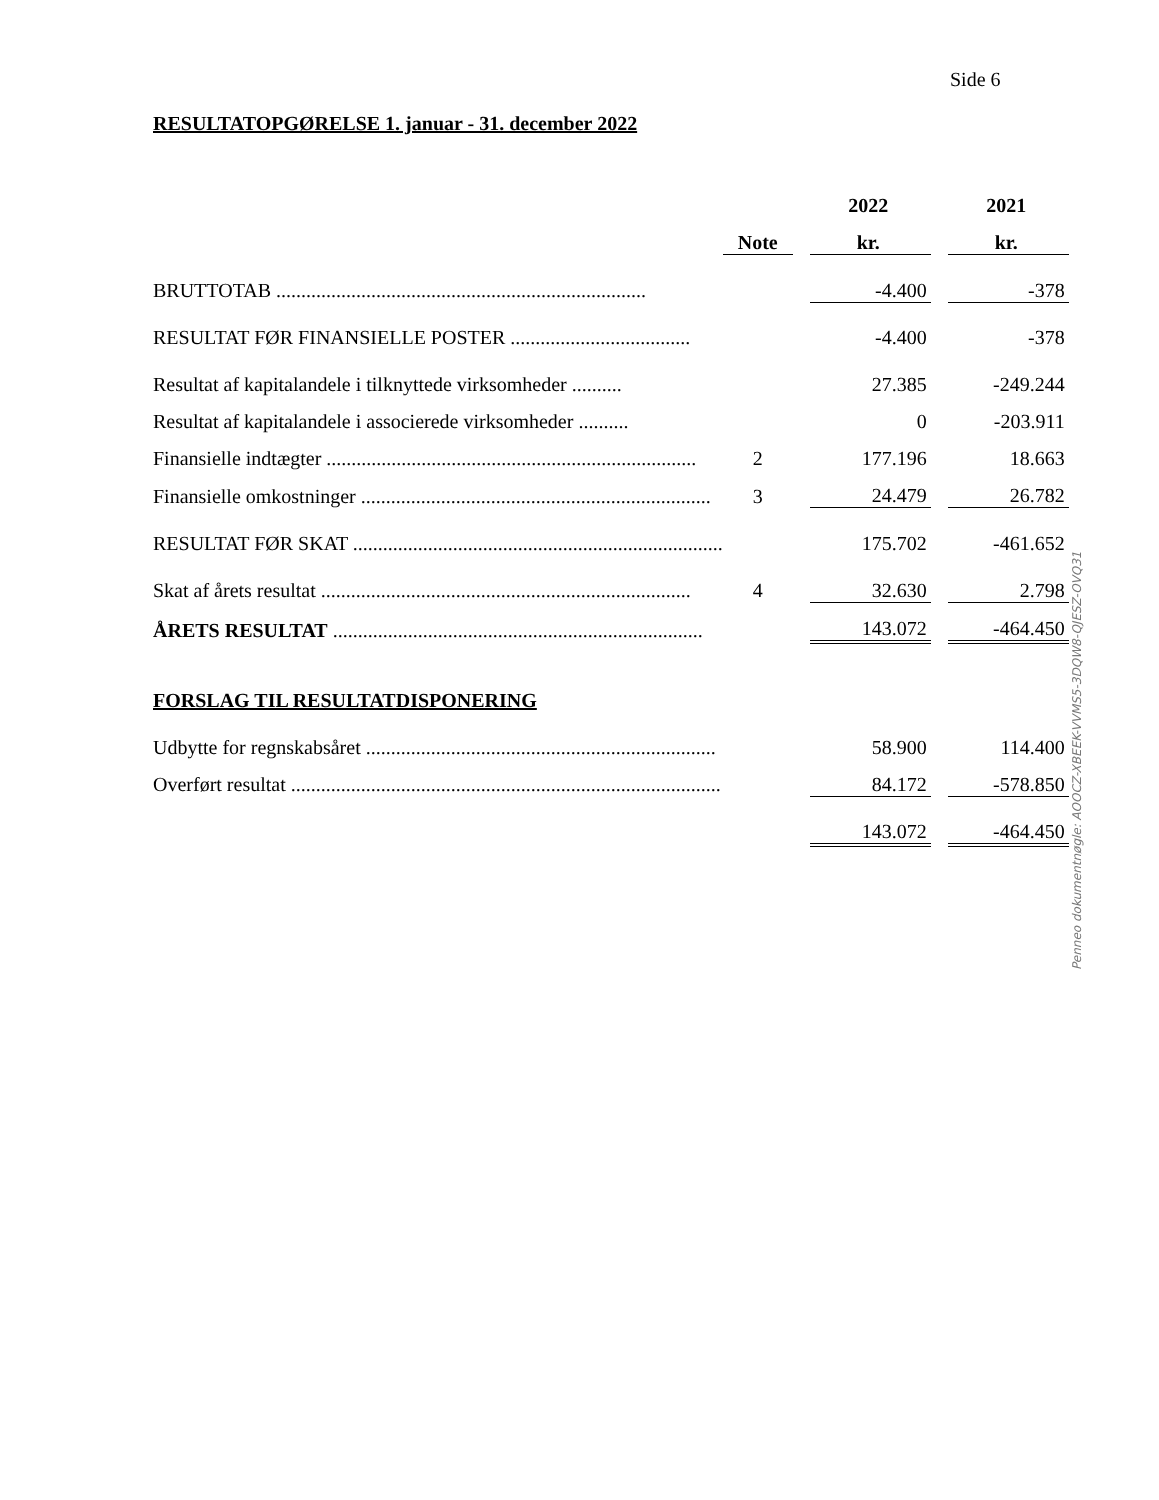Side 6
RESULTATOPGØRELSE 1. januar - 31. december 2022
| | | | 2022 | | 2021 |
| --- | --- | --- | --- | --- | --- |
| | Note | | kr. | | kr. |
| BRUTTOTAB .......................................................................... | | | -4.400 | | -378 |
| RESULTAT FØR FINANSIELLE POSTER .................................... | | | -4.400 | | -378 |
| Resultat af kapitalandele i tilknyttede virksomheder .......... | | | 27.385 | | -249.244 |
| Resultat af kapitalandele i associerede virksomheder .......... | | | 0 | | -203.911 |
| Finansielle indtægter .......................................................................... | 2 | | 177.196 | | 18.663 |
| Finansielle omkostninger ...................................................................... | 3 | | 24.479 | | 26.782 |
| RESULTAT FØR SKAT .......................................................................... | | | 175.702 | | -461.652 |
| Skat af årets resultat .......................................................................... | 4 | | 32.630 | | 2.798 |
| ÅRETS RESULTAT .......................................................................... | | | 143.072 | | -464.450 |
| FORSLAG TIL RESULTATDISPONERING | | | | | |
| Udbytte for regnskabsåret ...................................................................... | | | 58.900 | | 114.400 |
| Overført resultat ...................................................................................... | | | 84.172 | | -578.850 |
| | | | 143.072 | | -464.450 |
Penneo dokumentnøgle: AOOCZ-XBEEK-VVMS5-3DQW8-QJESZ-OVQ31